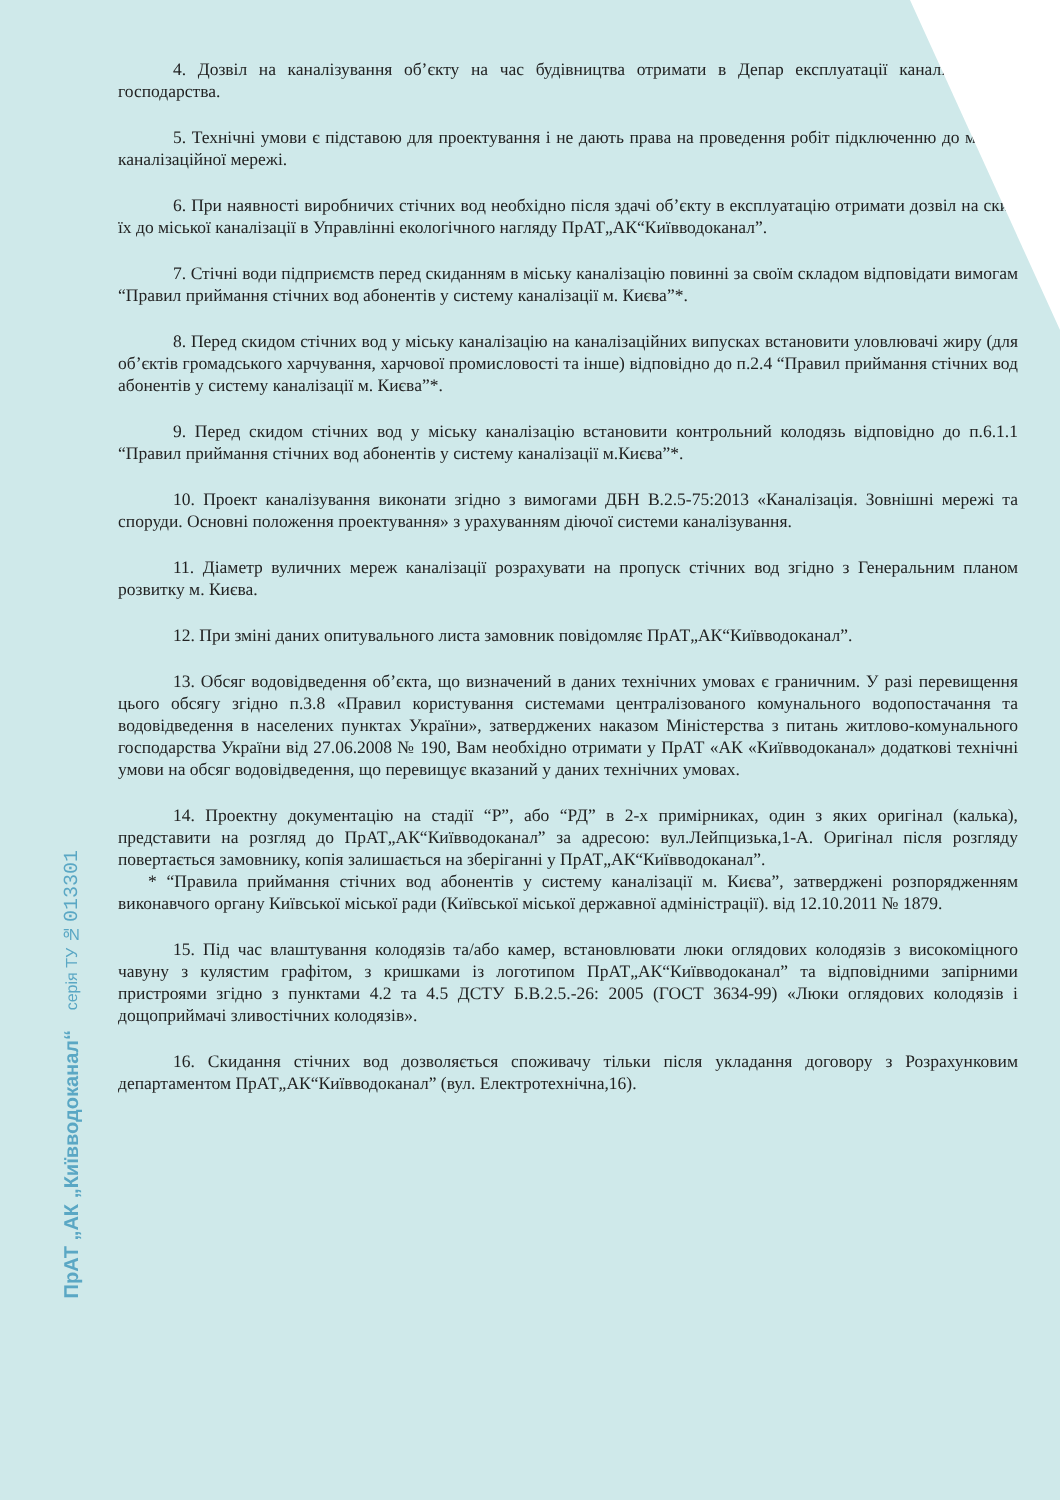4. Дозвіл на каналізування об’єкту на час будівництва отримати в Депар експлуатації каналізаційного господарства.
5. Технічні умови є підставою для проектування і не дають права на проведення робіт підключенню до міської каналізаційної мережі.
6. При наявності виробничих стічних вод необхідно після здачі об’єкту в експлуатацію отримати дозвіл на скид їх до міської каналізації в Управлінні екологічного нагляду ПрАТ„АК“Київводоканал”.
7. Стічні води підприємств перед скиданням в міську каналізацію повинні за своїм складом відповідати вимогам “Правил приймання стічних вод абонентів у систему каналізації м. Києва”*.
8. Перед скидом стічних вод у міську каналізацію на каналізаційних випусках встановити уловлювачі жиру (для об’єктів громадського харчування, харчової промисловості та інше) відповідно до п.2.4 “Правил приймання стічних вод абонентів у систему каналізації м. Києва”*.
9. Перед скидом стічних вод у міську каналізацію встановити контрольний колодязь відповідно до п.6.1.1 “Правил приймання стічних вод абонентів у систему каналізації м.Києва”*.
10. Проект каналізування виконати згідно з вимогами ДБН В.2.5-75:2013 «Каналізація. Зовнішні мережі та споруди. Основні положення проектування» з урахуванням діючої системи каналізування.
11. Діаметр вуличних мереж каналізації розрахувати на пропуск стічних вод згідно з Генеральним планом розвитку м. Києва.
12. При зміні даних опитувального листа замовник повідомляє ПрАТ„АК“Київводоканал”.
13. Обсяг водовідведення об’єкта, що визначений в даних технічних умовах є граничним. У разі перевищення цього обсягу згідно п.3.8 «Правил користування системами централізованого комунального водопостачання та водовідведення в населених пунктах України», затверджених наказом Міністерства з питань житлово-комунального господарства України від 27.06.2008 № 190, Вам необхідно отримати у ПрАТ «АК «Київводоканал» додаткові технічні умови на обсяг водовідведення, що перевищує вказаний у даних технічних умовах.
14. Проектну документацію на стадії “Р”, або “РД” в 2-х примірниках, один з яких оригінал (калька), представити на розгляд до ПрАТ„АК“Київводоканал” за адресою: вул.Лейпцизька,1-А. Оригінал після розгляду повертається замовнику, копія залишається на зберіганні у ПрАТ„АК“Київводоканал”.
* “Правила приймання стічних вод абонентів у систему каналізації м. Києва”, затверджені розпорядженням виконавчого органу Київської міської ради (Київської міської державної адміністрації). від 12.10.2011 № 1879.
15. Під час влаштування колодязів та/або камер, встановлювати люки оглядових колодязів з високоміцного чавуну з кулястим графітом, з кришками із логотипом ПрАТ„АК“Київводоканал” та відповідними запірними пристроями згідно з пунктами 4.2 та 4.5 ДСТУ Б.В.2.5.-26: 2005 (ГОСТ 3634-99) «Люки оглядових колодязів і дощоприймачі зливостічних колодязів».
16. Скидання стічних вод дозволяється споживачу тільки після укладання договору з Розрахунковим департаментом ПрАТ„АК“Київводоканал” (вул. Електротехнічна,16).
серія ТУ № 013301
ПрАТ „АК „Київводоканал“